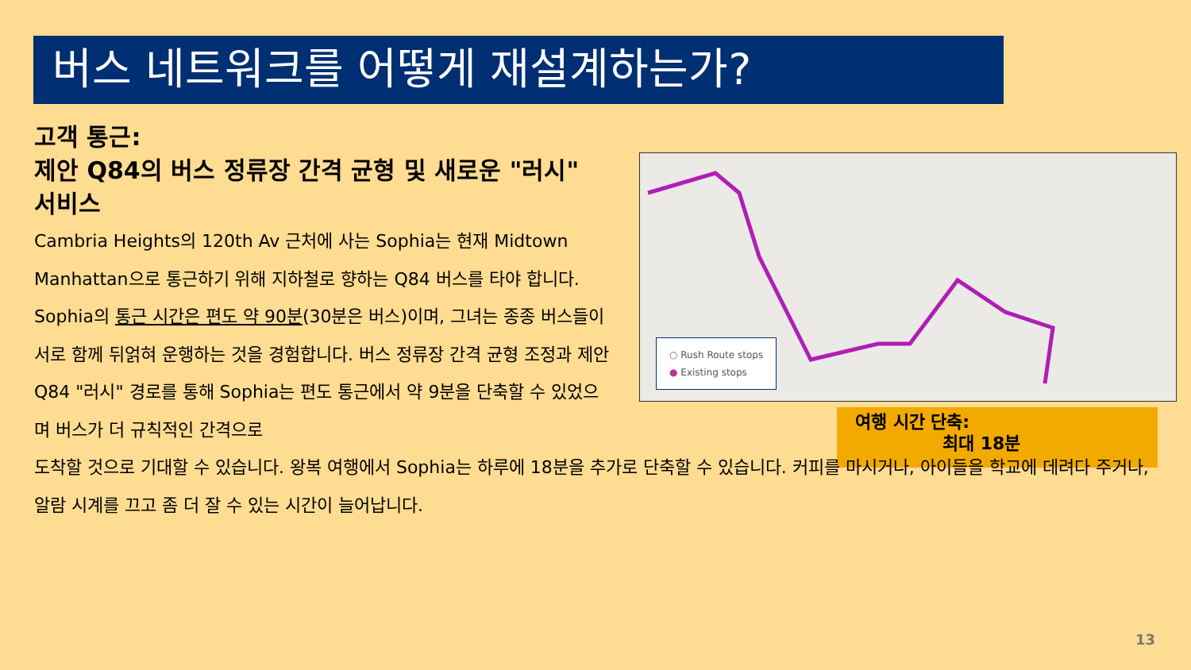버스 네트워크를 어떻게 재설계하는가?
고객 통근:
제안 Q84의 버스 정류장 간격 균형 및 새로운 "러시" 서비스
○ Rush Route stops
● Existing stops
여행 시간 단축:
최대 18분
Cambria Heights의 120th Av 근처에 사는 Sophia는 현재 Midtown Manhattan으로 통근하기 위해 지하철로 향하는 Q84 버스를 타야 합니다. Sophia의 통근 시간은 편도 약 90분(30분은 버스)이며, 그녀는 종종 버스들이 서로 함께 뒤얽혀 운행하는 것을 경험합니다. 버스 정류장 간격 균형 조정과 제안 Q84 "러시" 경로를 통해 Sophia는 편도 통근에서 약 9분을 단축할 수 있었으며 버스가 더 규칙적인 간격으로
도착할 것으로 기대할 수 있습니다. 왕복 여행에서 Sophia는 하루에 18분을 추가로 단축할 수 있습니다. 커피를 마시거나, 아이들을 학교에 데려다 주거나, 알람 시계를 끄고 좀 더 잘 수 있는 시간이 늘어납니다.
13